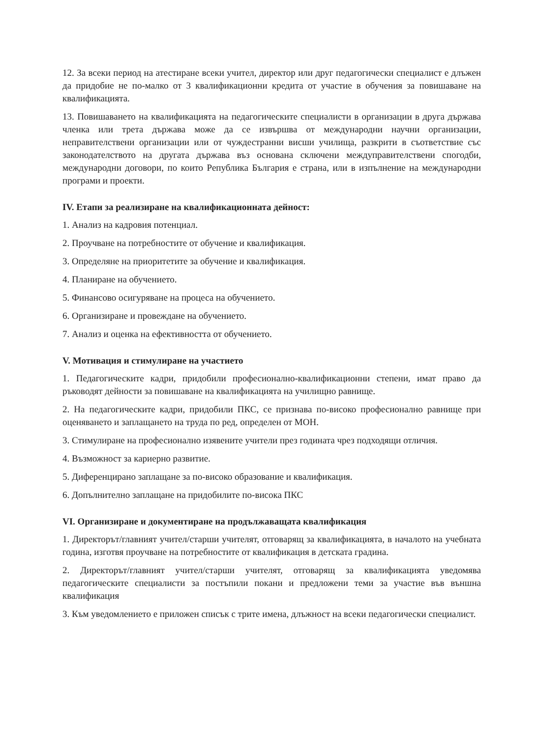12. За всеки период на атестиране всеки учител, директор или друг педагогически специалист е длъжен да придобие не по-малко от 3 квалификационни кредита от участие в обучения за повишаване на квалификацията.
13. Повишаването на квалификацията на педагогическите специалисти в организации в друга държава членка или трета държава може да се извършва от международни научни организации, неправителствени организации или от чуждестранни висши училища, разкрити в съответствие със законодателството на другата държава въз основана сключени междуправителствени спогодби, международни договори, по които Република България е страна, или в изпълнение на международни програми и проекти.
IV. Етапи за реализиране на квалификационната дейност:
1. Анализ на кадровия потенциал.
2. Проучване на потребностите от обучение и квалификация.
3. Определяне на приоритетите за обучение и квалификация.
4. Планиране на обучението.
5. Финансово осигуряване на процеса на обучението.
6. Организиране и провеждане на обучението.
7. Анализ и оценка на ефективността от обучението.
V. Мотивация и стимулиране на участието
1. Педагогическите кадри, придобили професионално-квалификационни степени, имат право да ръководят дейности за повишаване на квалификацията на училищно равнище.
2. На педагогическите кадри, придобили ПКС, се признава по-високо професионално равнище при оценяването и заплащането на труда по ред, определен от МОН.
3. Стимулиране на професионално изявените учители през годината чрез подходящи отличия.
4. Възможност за кариерно развитие.
5. Диференцирано заплащане за по-високо образование и квалификация.
6. Допълнително заплащане на придобилите по-висока ПКС
VI. Организиране и документиране на продължаващата квалификация
1. Директорът/главният учител/старши учителят, отговарящ за квалификацията, в началото на учебната година, изготвя проучване на потребностите от квалификация в детската градина.
2. Директорът/главният учител/старши учителят, отговарящ за квалификацията уведомява педагогическите специалисти за постъпили покани и предложени теми за участие във външна квалификация
3. Към уведомлението е приложен списък с трите имена, длъжност на всеки педагогически специалист.